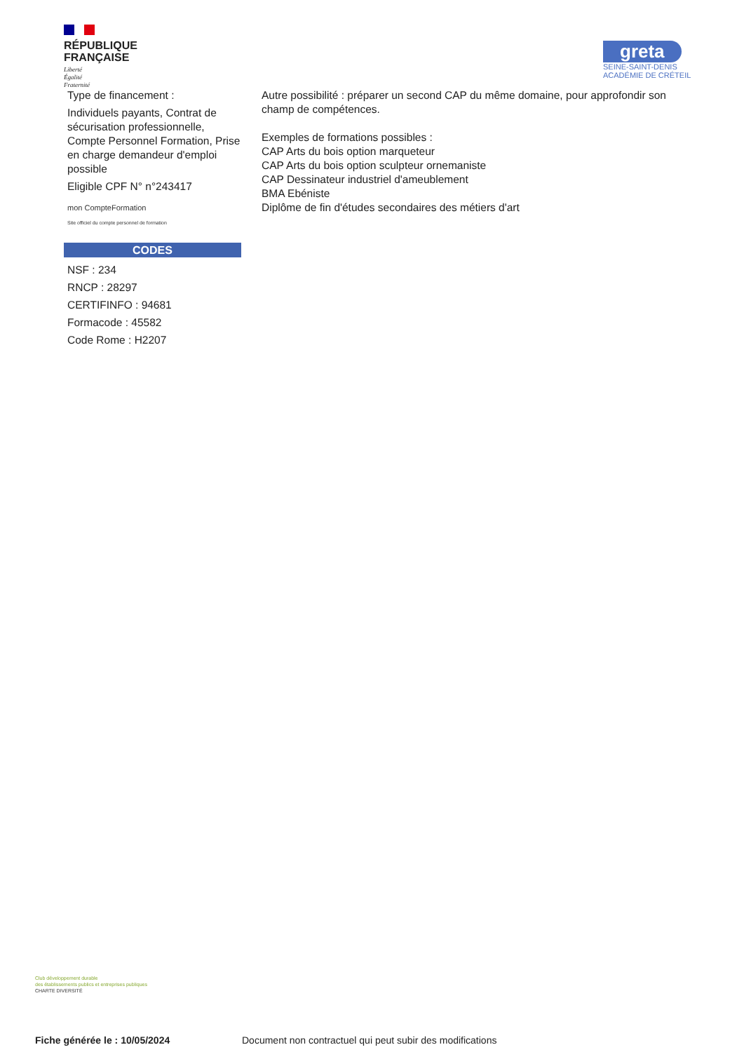RÉPUBLIQUE
FRANÇAISE
Liberté
Égalité
Fraternité
greta
SEINE-SAINT-DENIS
ACADÉMIE DE CRÉTEIL
Type de financement :
Individuels payants, Contrat de sécurisation professionnelle, Compte Personnel Formation, Prise en charge demandeur d'emploi possible
Eligible CPF N° n°243417
mon CompteFormation
Site officiel du compte personnel de formation
CODES
NSF : 234
RNCP : 28297
CERTIFINFO : 94681
Formacode : 45582
Code Rome : H2207
Autre possibilité : préparer un second CAP du même domaine, pour approfondir son champ de compétences.
Exemples de formations possibles :
CAP Arts du bois option marqueteur
CAP Arts du bois option sculpteur ornemaniste
CAP Dessinateur industriel d'ameublement
BMA Ebéniste
Diplôme de fin d'études secondaires des métiers d'art
Club développement durable
des établissements publics et entreprises publiques
CHARTE DIVERSITÉ
Fiche générée le : 10/05/2024 Document non contractuel qui peut subir des modifications